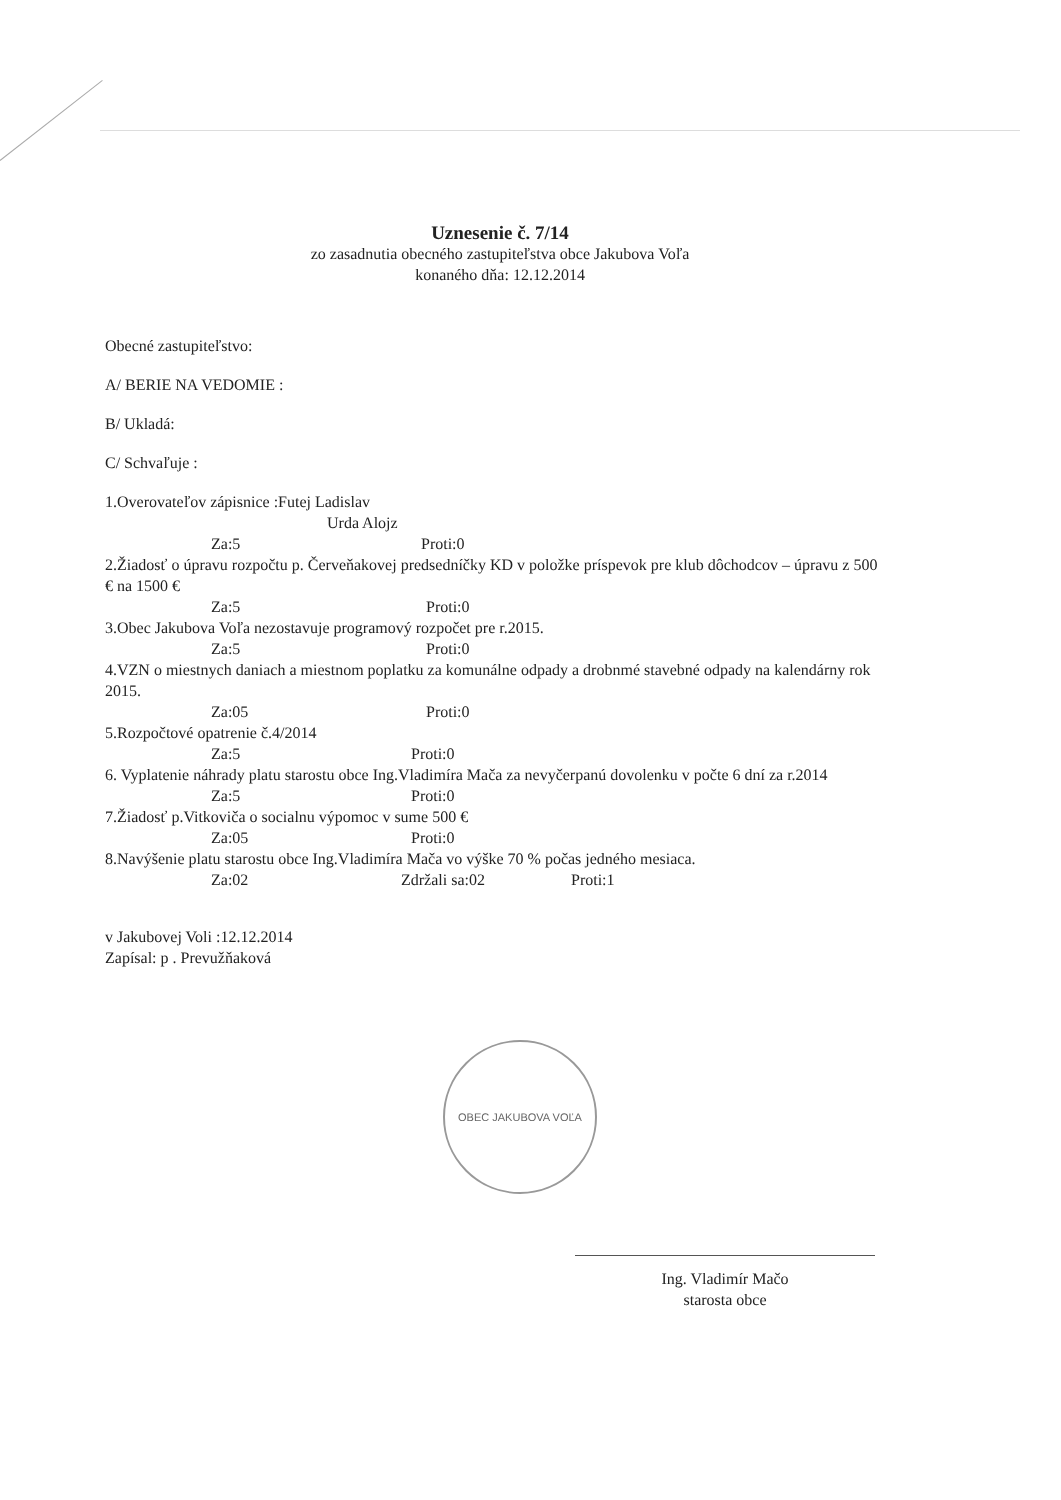Uznesenie č. 7/14
zo zasadnutia obecného zastupiteľstva obce Jakubova Voľa
konaného dňa: 12.12.2014
Obecné zastupiteľstvo:
A/ BERIE NA VEDOMIE :
B/ Ukladá:
C/ Schvaľuje :
1.Overovateľov zápisnice :Futej Ladislav
Urda Alojz
Za:5 Proti:0
2.Žiadosť o úpravu rozpočtu p. Červeňakovej predsedníčky KD v položke príspevok pre klub dôchodcov – úpravu z 500 € na 1500 €
Za:5 Proti:0
3.Obec Jakubova Voľa nezostavuje programový rozpočet pre r.2015.
Za:5 Proti:0
4.VZN o miestnych daniach a miestnom poplatku za komunálne odpady a drobnmé stavebné odpady na kalendárny rok 2015.
Za:05 Proti:0
5.Rozpočtové opatrenie č.4/2014
Za:5 Proti:0
6. Vyplatenie náhrady platu starostu obce Ing.Vladimíra Mača za nevyčerpanú dovolenku v počte 6 dní za r.2014
Za:5 Proti:0
7.Žiadosť p.Vitkoviča o socialnu výpomoc v sume 500 €
Za:05 Proti:0
8.Navýšenie platu starostu obce Ing.Vladimíra Mača vo výške 70 % počas jedného mesiaca.
Za:02 Zdržali sa:02 Proti:1
v Jakubovej Voli :12.12.2014
Zapísal: p . Prevužňaková
OBEC JAKUBOVA VOĽA
Ing. Vladimír Mačo
starosta obce